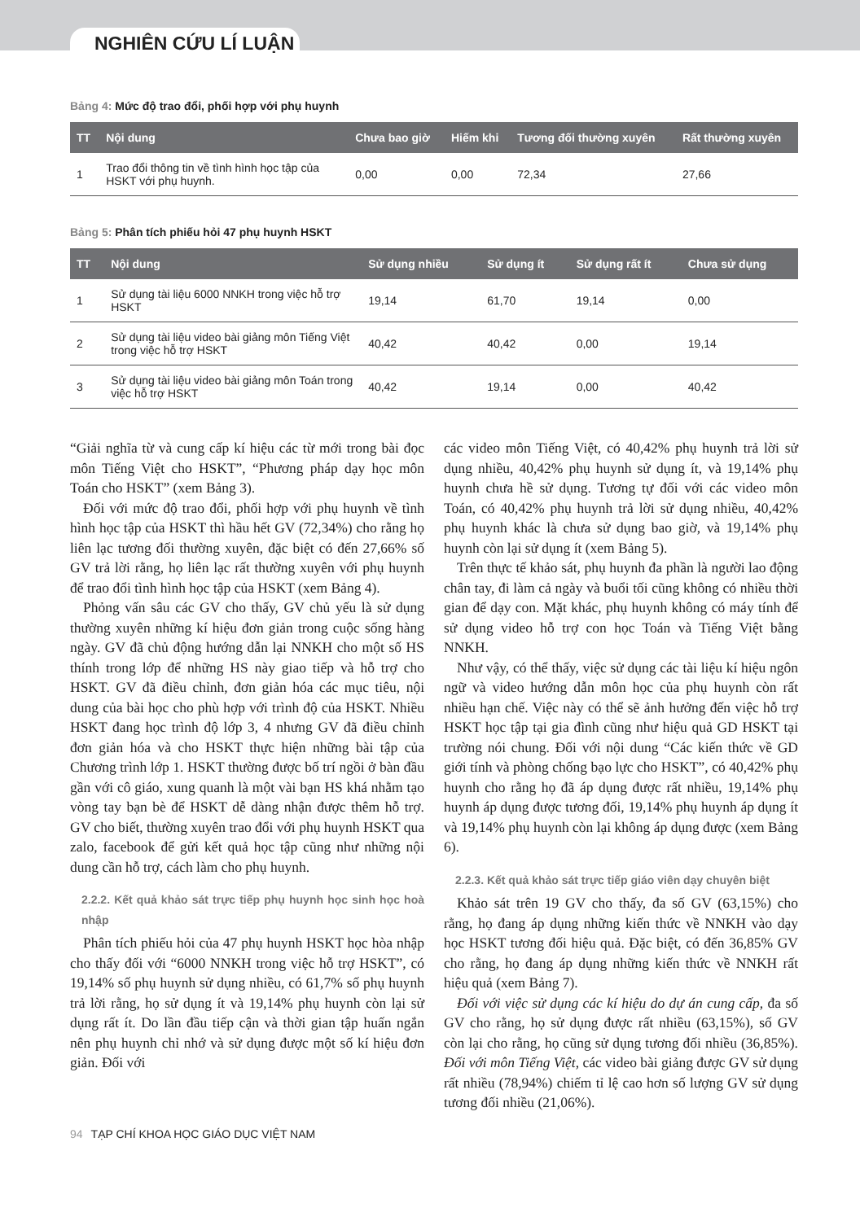NGHIÊN CỨU LÍ LUẬN
Bảng 4: Mức độ trao đổi, phối hợp với phụ huynh
| TT | Nội dung | Chưa bao giờ | Hiếm khi | Tương đối thường xuyên | Rất thường xuyên |
| --- | --- | --- | --- | --- | --- |
| 1 | Trao đổi thông tin về tình hình học tập của HSKT với phụ huynh. | 0,00 | 0,00 | 72,34 | 27,66 |
Bảng 5: Phân tích phiếu hỏi 47 phụ huynh HSKT
| TT | Nội dung | Sử dụng nhiều | Sử dụng ít | Sử dụng rất ít | Chưa sử dụng |
| --- | --- | --- | --- | --- | --- |
| 1 | Sử dụng tài liệu 6000 NNKH trong việc hỗ trợ HSKT | 19,14 | 61,70 | 19,14 | 0,00 |
| 2 | Sử dụng tài liệu video bài giảng môn Tiếng Việt trong việc hỗ trợ HSKT | 40,42 | 40,42 | 0,00 | 19,14 |
| 3 | Sử dụng tài liệu video bài giảng môn Toán trong việc hỗ trợ HSKT | 40,42 | 19,14 | 0,00 | 40,42 |
“Giải nghĩa từ và cung cấp kí hiệu các từ mới trong bài đọc môn Tiếng Việt cho HSKT”, “Phương pháp dạy học môn Toán cho HSKT” (xem Bảng 3).
Đối với mức độ trao đổi, phối hợp với phụ huynh về tình hình học tập của HSKT thì hầu hết GV (72,34%) cho rằng họ liên lạc tương đối thường xuyên, đặc biệt có đến 27,66% số GV trả lời rằng, họ liên lạc rất thường xuyên với phụ huynh để trao đổi tình hình học tập của HSKT (xem Bảng 4).
Phỏng vấn sâu các GV cho thấy, GV chủ yếu là sử dụng thường xuyên những kí hiệu đơn giản trong cuộc sống hàng ngày. GV đã chủ động hướng dẫn lại NNKH cho một số HS thính trong lớp để những HS này giao tiếp và hỗ trợ cho HSKT. GV đã điều chỉnh, đơn giản hóa các mục tiêu, nội dung của bài học cho phù hợp với trình độ của HSKT. Nhiều HSKT đang học trình độ lớp 3, 4 nhưng GV đã điều chỉnh đơn giản hóa và cho HSKT thực hiện những bài tập của Chương trình lớp 1. HSKT thường được bố trí ngồi ở bàn đầu gần với cô giáo, xung quanh là một vài bạn HS khá nhằm tạo vòng tay bạn bè để HSKT dễ dàng nhận được thêm hỗ trợ. GV cho biết, thường xuyên trao đổi với phụ huynh HSKT qua zalo, facebook để gửi kết quả học tập cũng như những nội dung cần hỗ trợ, cách làm cho phụ huynh.
2.2.2. Kết quả khảo sát trực tiếp phụ huynh học sinh học hoà nhập
Phân tích phiếu hỏi của 47 phụ huynh HSKT học hòa nhập cho thấy đối với “6000 NNKH trong việc hỗ trợ HSKT”, có 19,14% số phụ huynh sử dụng nhiều, có 61,7% số phụ huynh trả lời rằng, họ sử dụng ít và 19,14% phụ huynh còn lại sử dụng rất ít. Do lần đầu tiếp cận và thời gian tập huấn ngắn nên phụ huynh chỉ nhớ và sử dụng được một số kí hiệu đơn giản. Đối với
các video môn Tiếng Việt, có 40,42% phụ huynh trả lời sử dụng nhiều, 40,42% phụ huynh sử dụng ít, và 19,14% phụ huynh chưa hề sử dụng. Tương tự đối với các video môn Toán, có 40,42% phụ huynh trả lời sử dụng nhiều, 40,42% phụ huynh khác là chưa sử dụng bao giờ, và 19,14% phụ huynh còn lại sử dụng ít (xem Bảng 5).
Trên thực tế khảo sát, phụ huynh đa phần là người lao động chân tay, đi làm cả ngày và buổi tối cũng không có nhiều thời gian để dạy con. Mặt khác, phụ huynh không có máy tính để sử dụng video hỗ trợ con học Toán và Tiếng Việt bằng NNKH.
Như vậy, có thể thấy, việc sử dụng các tài liệu kí hiệu ngôn ngữ và video hướng dẫn môn học của phụ huynh còn rất nhiều hạn chế. Việc này có thể sẽ ảnh hưởng đến việc hỗ trợ HSKT học tập tại gia đình cũng như hiệu quả GD HSKT tại trường nói chung. Đối với nội dung “Các kiến thức về GD giới tính và phòng chống bạo lực cho HSKT”, có 40,42% phụ huynh cho rằng họ đã áp dụng được rất nhiều, 19,14% phụ huynh áp dụng được tương đối, 19,14% phụ huynh áp dụng ít và 19,14% phụ huynh còn lại không áp dụng được (xem Bảng 6).
2.2.3. Kết quả khảo sát trực tiếp giáo viên dạy chuyên biệt
Khảo sát trên 19 GV cho thấy, đa số GV (63,15%) cho rằng, họ đang áp dụng những kiến thức về NNKH vào dạy học HSKT tương đối hiệu quả. Đặc biệt, có đến 36,85% GV cho rằng, họ đang áp dụng những kiến thức về NNKH rất hiệu quả (xem Bảng 7).
Đối với việc sử dụng các kí hiệu do dự án cung cấp, đa số GV cho rằng, họ sử dụng được rất nhiều (63,15%), số GV còn lại cho rằng, họ cũng sử dụng tương đối nhiều (36,85%). Đối với môn Tiếng Việt, các video bài giảng được GV sử dụng rất nhiều (78,94%) chiếm tỉ lệ cao hơn số lượng GV sử dụng tương đối nhiều (21,06%).
94 TẠP CHÍ KHOA HỌC GIÁO DỤC VIỆT NAM